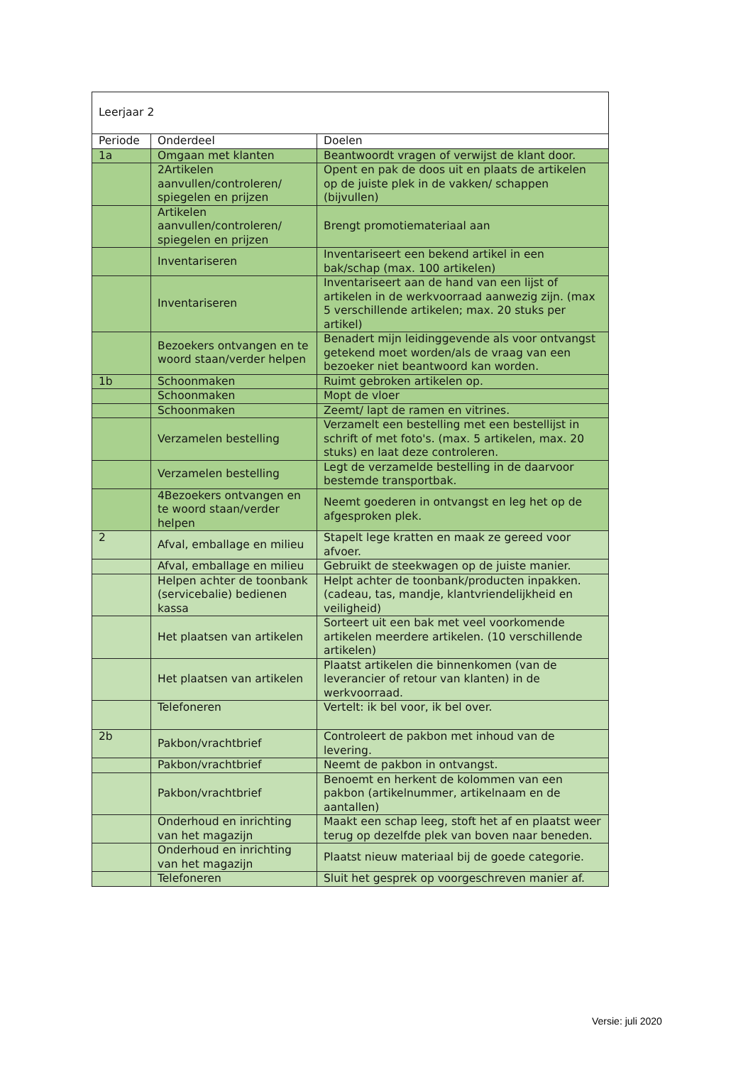| Leerjaar 2 | | |
| Periode | Onderdeel | Doelen |
| 1a | Omgaan met klanten | Beantwoordt vragen of verwijst de klant door. |
| | 2Artikelen aanvullen/controleren/ spiegelen en prijzen | Opent en pak de doos uit en plaats de artikelen op de juiste plek in de vakken/ schappen (bijvullen) |
| | Artikelen aanvullen/controleren/ spiegelen en prijzen | Brengt promotiemateriaal aan |
| | Inventariseren | Inventariseert een bekend artikel in een bak/schap (max. 100 artikelen) |
| | Inventariseren | Inventariseert aan de hand van een lijst of artikelen in de werkvoorraad aanwezig zijn. (max 5 verschillende artikelen; max. 20 stuks per artikel) |
| | Bezoekers ontvangen en te woord staan/verder helpen | Benadert mijn leidinggevende als voor ontvangst getekend moet worden/als de vraag van een bezoeker niet beantwoord kan worden. |
| 1b | Schoonmaken | Ruimt gebroken artikelen op. |
| | Schoonmaken | Mopt de vloer |
| | Schoonmaken | Zeemt/ lapt de ramen en vitrines. |
| | Verzamelen bestelling | Verzamelt een bestelling met een bestellijst in schrift of met foto's. (max. 5 artikelen, max. 20 stuks) en laat deze controleren. |
| | Verzamelen bestelling | Legt de verzamelde bestelling in de daarvoor bestemde transportbak. |
| | 4Bezoekers ontvangen en te woord staan/verder helpen | Neemt goederen in ontvangst en leg het op de afgesproken plek. |
| 2 | Afval, emballage en milieu | Stapelt lege kratten en maak ze gereed voor afvoer. |
| | Afval, emballage en milieu | Gebruikt de steekwagen op de juiste manier. |
| | Helpen achter de toonbank (servicebalie) bedienen kassa | Helpt achter de toonbank/producten inpakken. (cadeau, tas, mandje, klantvriendelijkheid en veiligheid) |
| | Het plaatsen van artikelen | Sorteert uit een bak met veel voorkomende artikelen meerdere artikelen. (10 verschillende artikelen) |
| | Het plaatsen van artikelen | Plaatst artikelen die binnenkomen (van de leverancier of retour van klanten) in de werkvoorraad. |
| | Telefoneren | Vertelt: ik bel voor, ik bel over. |
| 2b | Pakbon/vrachtbrief | Controleert de pakbon met inhoud van de levering. |
| | Pakbon/vrachtbrief | Neemt de pakbon in ontvangst. |
| | Pakbon/vrachtbrief | Benoemt en herkent de kolommen van een pakbon (artikelnummer, artikelnaam en de aantallen) |
| | Onderhoud en inrichting van het magazijn | Maakt een schap leeg, stoft het af en plaatst weer terug op dezelfde plek van boven naar beneden. |
| | Onderhoud en inrichting van het magazijn | Plaatst nieuw materiaal bij de goede categorie. |
| | Telefoneren | Sluit het gesprek op voorgeschreven manier af. |
Versie: juli 2020